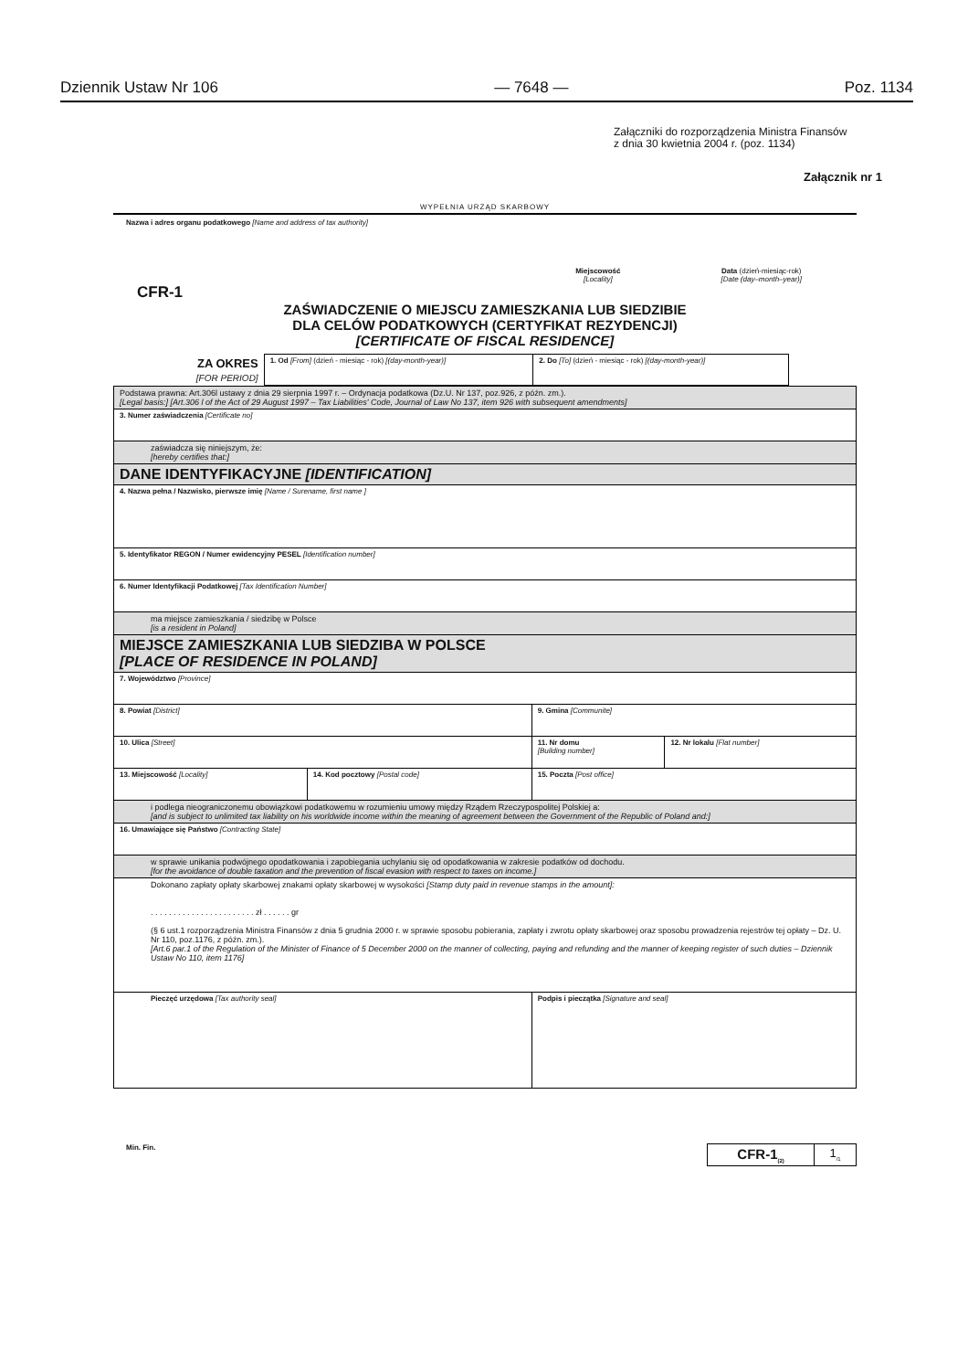Dziennik Ustaw Nr 106 — 7648 — Poz. 1134
Załączniki do rozporządzenia Ministra Finansów
z dnia 30 kwietnia 2004 r. (poz. 1134)
Załącznik nr 1
WYPEŁNIA URZĄD SKARBOWY
Nazwa i adres organu podatkowego [Name and address of tax authority]
Miejscowość
[Locality]
Data (dzień-miesiąc-rok)
[Date (day–month–year)]
CFR-1
ZAŚWIADCZENIE O MIEJSCU ZAMIESZKANIA LUB SIEDZIBIE
DLA CELÓW PODATKOWYCH (CERTYFIKAT REZYDENCJI)
[CERTIFICATE OF FISCAL RESIDENCE]
| ZA OKRES [FOR PERIOD] | 1. Od [From] (dzień - miesiąc - rok) [(day-month-year)] | 2. Do [To] (dzień - miesiąc - rok) [(day-month-year)] |
| Podstawa prawna: Art.306l ustawy z dnia 29 sierpnia 1997 r. – Ordynacja podatkowa (Dz.U. Nr 137, poz.926, z późn. zm.). [Legal basis:] [Art.306 l of the Act of 29 August 1997 – Tax Liabilities' Code, Journal of Law No 137, item 926 with subsequent amendments] | | | |
| 3. Numer zaświadczenia [Certificate no] | | | |
| zaświadcza się niniejszym, że: [hereby certifies that:] | | | |
| DANE IDENTYFIKACYJNE [IDENTIFICATION] | | | |
| 4. Nazwa pełna / Nazwisko, pierwsze imię [Name / Surename, first name ] | | | |
| 5. Identyfikator REGON / Numer ewidencyjny PESEL [Identification number] | | | |
| 6. Numer Identyfikacji Podatkowej [Tax Identification Number] | | | |
| ma miejsce zamieszkania / siedzibę w Polsce [is a resident in Poland] | | | |
| MIEJSCE ZAMIESZKANIA LUB SIEDZIBA W POLSCE [PLACE OF RESIDENCE IN POLAND] | | | |
| 7. Województwo [Province] | | | |
| 8. Powiat [District] | | 9. Gmina [Communite] | |
| 10. Ulica [Street] | | 11. Nr domu [Building number] | 12. Nr lokalu [Flat number] |
| 13. Miejscowość [Locality] | 14. Kod pocztowy [Postal code] | 15. Poczta [Post office] | |
| i podlega nieograniczonemu obowiązkowi podatkowemu w rozumieniu umowy między Rządem Rzeczypospolitej Polskiej a: [and is subject to unlimited tax liability on his worldwide income within the meaning of agreement between the Government of the Republic of Poland and:] | | | |
| 16. Umawiające się Państwo [Contracting State] | | | |
| w sprawie unikania podwójnego opodatkowania i zapobiegania uchylaniu się od opodatkowania w zakresie podatków od dochodu. [for the avoidance of double taxation and the prevention of fiscal evasion with respect to taxes on income.] | | | |
| Dokonano zapłaty opłaty skarbowej znakami opłaty skarbowej w wysokości [Stamp duty paid in revenue stamps in the amount]: . . . . . . . . . . . . . . . . . . . . . . . zł . . . . . . gr (§ 6 ust.1 rozporządzenia Ministra Finansów z dnia 5 grudnia 2000 r. w sprawie sposobu pobierania, zapłaty i zwrotu opłaty skarbowej oraz sposobu prowadzenia rejestrów tej opłaty – Dz. U. Nr 110, poz.1176, z późn. zm.). [Art.6 par.1 of the Regulation of the Minister of Finance of 5 December 2000 on the manner of collecting, paying and refunding and the manner of keeping register of such duties – Dziennik Ustaw No 110, item 1176] | | | |
| Pieczęć urzędowa [Tax authority seal] | | Podpis i pieczątka [Signature and seal] | |
Min. Fin.
| CFR-1<sub>(2)</sub> | 1<sub>/1</sub> |